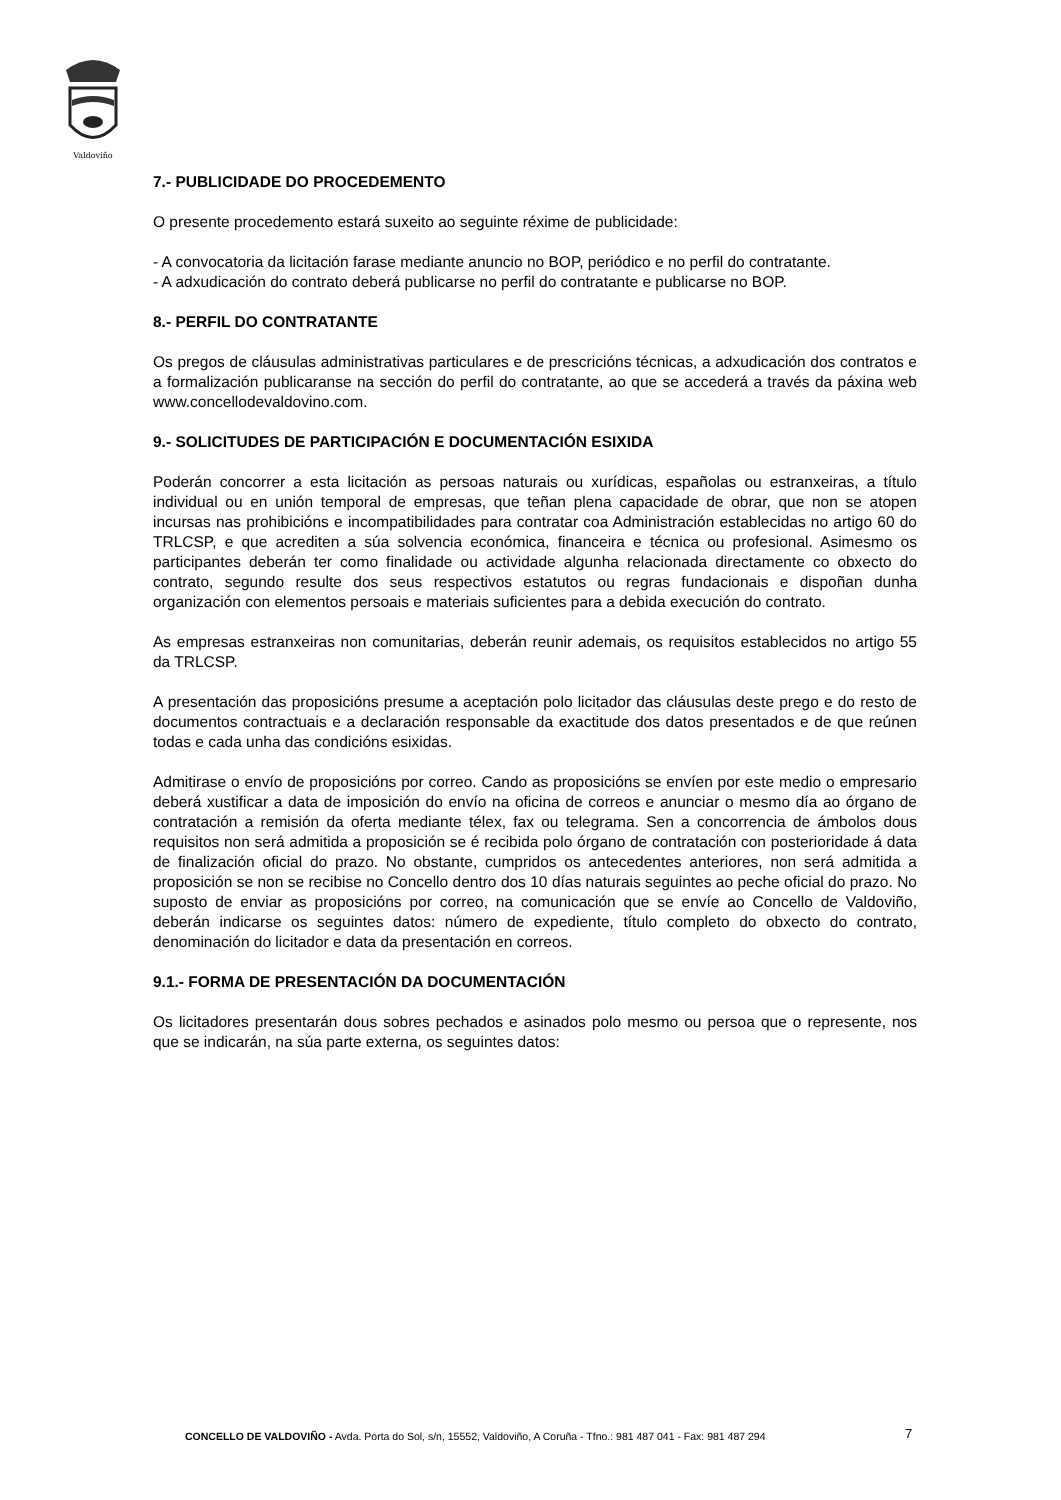Valdoviño
7.- PUBLICIDADE DO PROCEDEMENTO
O presente procedemento estará suxeito ao seguinte réxime de publicidade:
- A convocatoria da licitación farase mediante anuncio no BOP, periódico e no perfil do contratante.
- A adxudicación do contrato deberá publicarse no perfil do contratante e publicarse no BOP.
8.- PERFIL DO CONTRATANTE
Os pregos de cláusulas administrativas particulares e de prescricións técnicas, a adxudicación dos contratos e a formalización publicaranse na sección do perfil do contratante, ao que se accederá a través da páxina web www.concellodevaldovino.com.
9.- SOLICITUDES DE PARTICIPACIÓN E DOCUMENTACIÓN ESIXIDA
Poderán concorrer a esta licitación as persoas naturais ou xurídicas, españolas ou estranxeiras, a título individual ou en unión temporal de empresas, que teñan plena capacidade de obrar, que non se atopen incursas nas prohibicións e incompatibilidades para contratar coa Administración establecidas no artigo 60 do TRLCSP, e que acrediten a súa solvencia económica, financeira e técnica ou profesional. Asimesmo os participantes deberán ter como finalidade ou actividade algunha relacionada directamente co obxecto do contrato, segundo resulte dos seus respectivos estatutos ou regras fundacionais e dispoñan dunha organización con elementos persoais e materiais suficientes para a debida execución do contrato.
As empresas estranxeiras non comunitarias, deberán reunir ademais, os requisitos establecidos no artigo 55 da TRLCSP.
A presentación das proposicións presume a aceptación polo licitador das cláusulas deste prego e do resto de documentos contractuais e a declaración responsable da exactitude dos datos presentados e de que reúnen todas e cada unha das condicións esixidas.
Admitirase o envío de proposicións por correo. Cando as proposicións se envíen por este medio o empresario deberá xustificar a data de imposición do envío na oficina de correos e anunciar o mesmo día ao órgano de contratación a remisión da oferta mediante télex, fax ou telegrama. Sen a concorrencia de ámbolos dous requisitos non será admitida a proposición se é recibida polo órgano de contratación con posterioridade á data de finalización oficial do prazo. No obstante, cumpridos os antecedentes anteriores, non será admitida a proposición se non se recibise no Concello dentro dos 10 días naturais seguintes ao peche oficial do prazo. No suposto de enviar as proposicións por correo, na comunicación que se envíe ao Concello de Valdoviño, deberán indicarse os seguintes datos: número de expediente, título completo do obxecto do contrato, denominación do licitador e data da presentación en correos.
9.1.- FORMA DE PRESENTACIÓN DA DOCUMENTACIÓN
Os licitadores presentarán dous sobres pechados e asinados polo mesmo ou persoa que o represente, nos que se indicarán, na súa parte externa, os seguintes datos:
CONCELLO DE VALDOVIÑO - Avda. Porta do Sol, s/n, 15552, Valdoviño, A Coruña - Tfno.: 981 487 041 - Fax: 981 487 294 7